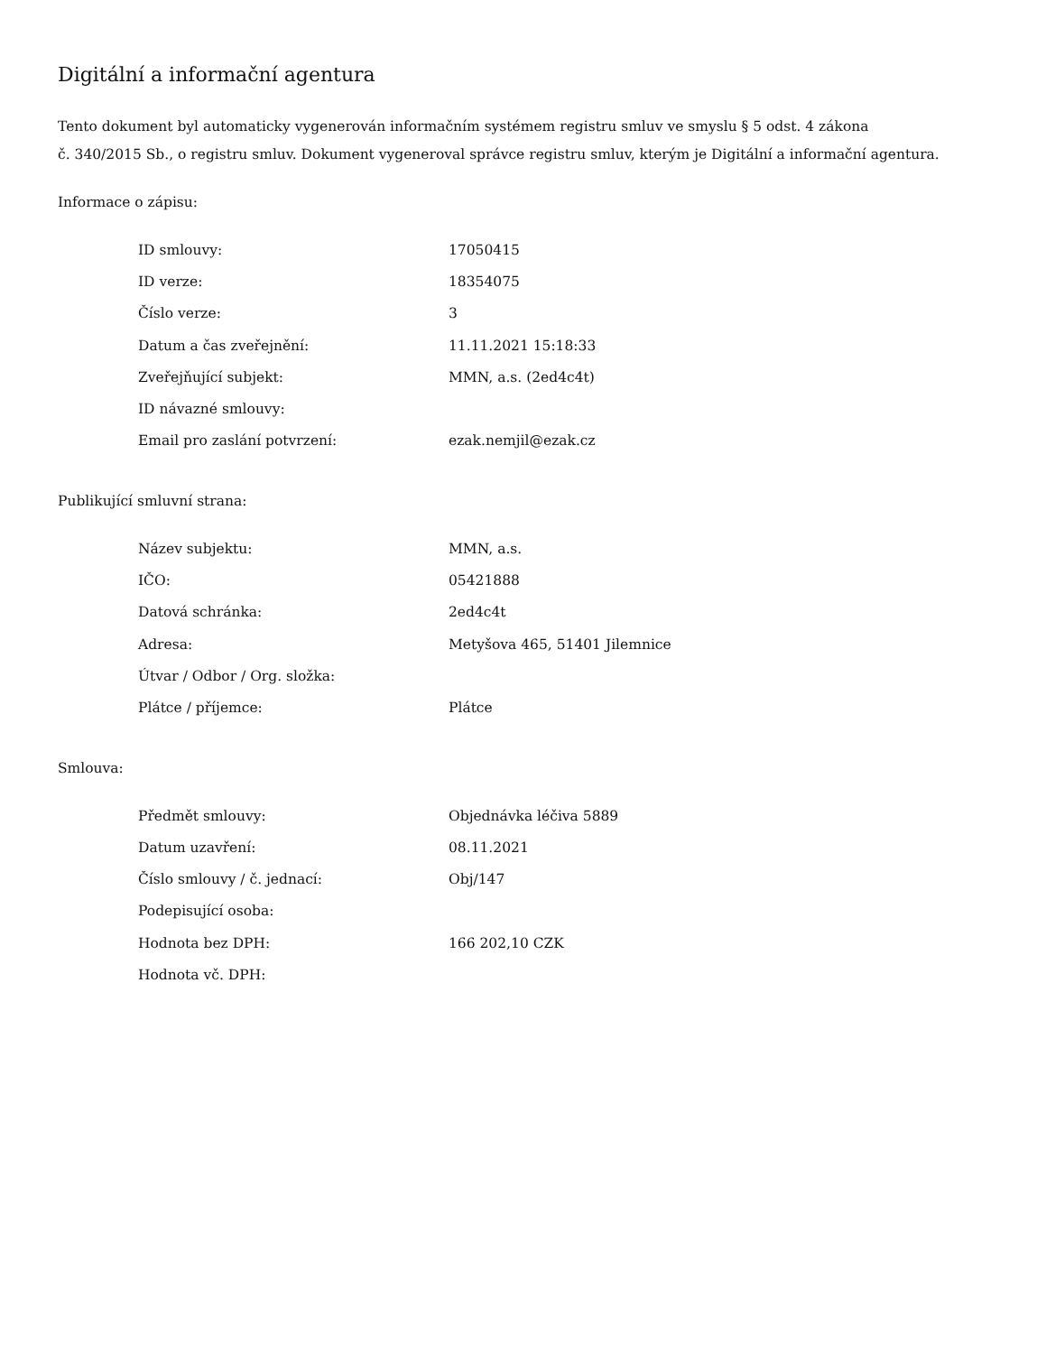Digitální a informační agentura
Tento dokument byl automaticky vygenerován informačním systémem registru smluv ve smyslu § 5 odst. 4 zákona
č. 340/2015 Sb., o registru smluv. Dokument vygeneroval správce registru smluv, kterým je Digitální a informační agentura.
Informace o zápisu:
| ID smlouvy: | 17050415 |
| ID verze: | 18354075 |
| Číslo verze: | 3 |
| Datum a čas zveřejnění: | 11.11.2021 15:18:33 |
| Zveřejňující subjekt: | MMN, a.s. (2ed4c4t) |
| ID návazné smlouvy: | |
| Email pro zaslání potvrzení: | ezak.nemjil@ezak.cz |
Publikující smluvní strana:
| Název subjektu: | MMN, a.s. |
| IČO: | 05421888 |
| Datová schránka: | 2ed4c4t |
| Adresa: | Metyšova 465, 51401 Jilemnice |
| Útvar / Odbor / Org. složka: | |
| Plátce / příjemce: | Plátce |
Smlouva:
| Předmět smlouvy: | Objednávka léčiva 5889 |
| Datum uzavření: | 08.11.2021 |
| Číslo smlouvy / č. jednací: | Obj/147 |
| Podepisující osoba: | |
| Hodnota bez DPH: | 166 202,10 CZK |
| Hodnota vč. DPH: | |